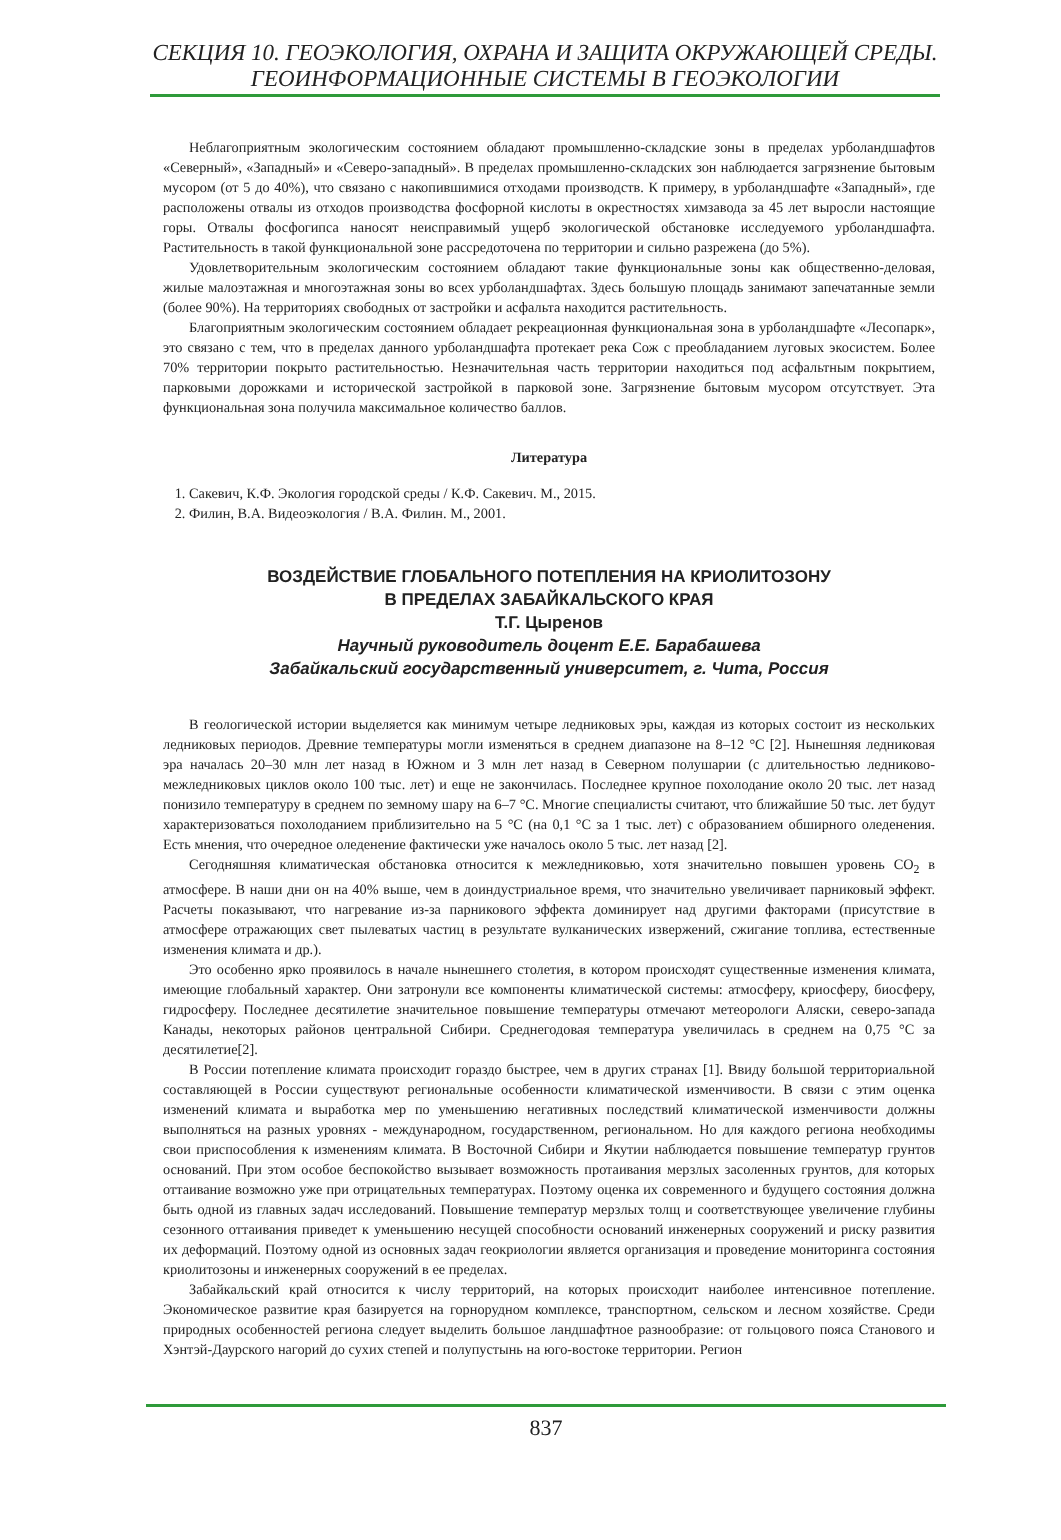СЕКЦИЯ 10. ГЕОЭКОЛОГИЯ, ОХРАНА И ЗАЩИТА ОКРУЖАЮЩЕЙ СРЕДЫ.
ГЕОИНФОРМАЦИОННЫЕ СИСТЕМЫ В ГЕОЭКОЛОГИИ
Неблагоприятным экологическим состоянием обладают промышленно-складские зоны в пределах урболандшафтов «Северный», «Западный» и «Северо-западный». В пределах промышленно-складских зон наблюдается загрязнение бытовым мусором (от 5 до 40%), что связано с накопившимися отходами производств. К примеру, в урболандшафте «Западный», где расположены отвалы из отходов производства фосфорной кислоты в окрестностях химзавода за 45 лет выросли настоящие горы. Отвалы фосфогипса наносят неисправимый ущерб экологической обстановке исследуемого урболандшафта. Растительность в такой функциональной зоне рассредоточена по территории и сильно разрежена (до 5%).
Удовлетворительным экологическим состоянием обладают такие функциональные зоны как общественно-деловая, жилые малоэтажная и многоэтажная зоны во всех урболандшафтах. Здесь большую площадь занимают запечатанные земли (более 90%). На территориях свободных от застройки и асфальта находится растительность.
Благоприятным экологическим состоянием обладает рекреационная функциональная зона в урболандшафте «Лесопарк», это связано с тем, что в пределах данного урболандшафта протекает река Сож с преобладанием луговых экосистем. Более 70% территории покрыто растительностью. Незначительная часть территории находиться под асфальтным покрытием, парковыми дорожками и исторической застройкой в парковой зоне. Загрязнение бытовым мусором отсутствует. Эта функциональная зона получила максимальное количество баллов.
Литература
1. Сакевич, К.Ф. Экология городской среды / К.Ф. Сакевич. М., 2015.
2. Филин, В.А. Видеоэкология / В.А. Филин. М., 2001.
ВОЗДЕЙСТВИЕ ГЛОБАЛЬНОГО ПОТЕПЛЕНИЯ НА КРИОЛИТОЗОНУ
В ПРЕДЕЛАХ ЗАБАЙКАЛЬСКОГО КРАЯ
Т.Г. Цыренов
Научный руководитель доцент Е.Е. Барабашева
Забайкальский государственный университет, г. Чита, Россия
В геологической истории выделяется как минимум четыре ледниковых эры, каждая из которых состоит из нескольких ледниковых периодов. Древние температуры могли изменяться в среднем диапазоне на 8–12 °C [2]. Нынешняя ледниковая эра началась 20–30 млн лет назад в Южном и 3 млн лет назад в Северном полушарии (с длительностью ледниково-межледниковых циклов около 100 тыс. лет) и еще не закончилась. Последнее крупное похолодание около 20 тыс. лет назад понизило температуру в среднем по земному шару на 6–7 °C. Многие специалисты считают, что ближайшие 50 тыс. лет будут характеризоваться похолоданием приблизительно на 5 °C (на 0,1 °C за 1 тыс. лет) с образованием обширного оледенения. Есть мнения, что очередное оледенение фактически уже началось около 5 тыс. лет назад [2].
Сегодняшняя климатическая обстановка относится к межледниковью, хотя значительно повышен уровень CO<sub>2</sub> в атмосфере. В наши дни он на 40% выше, чем в доиндустриальное время, что значительно увеличивает парниковый эффект. Расчеты показывают, что нагревание из-за парникового эффекта доминирует над другими факторами (присутствие в атмосфере отражающих свет пылеватых частиц в результате вулканических извержений, сжигание топлива, естественные изменения климата и др.).
Это особенно ярко проявилось в начале нынешнего столетия, в котором происходят существенные изменения климата, имеющие глобальный характер. Они затронули все компоненты климатической системы: атмосферу, криосферу, биосферу, гидросферу. Последнее десятилетие значительное повышение температуры отмечают метеорологи Аляски, северо-запада Канады, некоторых районов центральной Сибири. Среднегодовая температура увеличилась в среднем на 0,75 °C за десятилетие[2].
В России потепление климата происходит гораздо быстрее, чем в других странах [1]. Ввиду большой территориальной составляющей в России существуют региональные особенности климатической изменчивости. В связи с этим оценка изменений климата и выработка мер по уменьшению негативных последствий климатической изменчивости должны выполняться на разных уровнях - международном, государственном, региональном. Но для каждого региона необходимы свои приспособления к изменениям климата. В Восточной Сибири и Якутии наблюдается повышение температур грунтов оснований. При этом особое беспокойство вызывает возможность протаивания мерзлых засоленных грунтов, для которых оттаивание возможно уже при отрицательных температурах. Поэтому оценка их современного и будущего состояния должна быть одной из главных задач исследований. Повышение температур мерзлых толщ и соответствующее увеличение глубины сезонного оттаивания приведет к уменьшению несущей способности оснований инженерных сооружений и риску развития их деформаций. Поэтому одной из основных задач геокриологии является организация и проведение мониторинга состояния криолитозоны и инженерных сооружений в ее пределах.
Забайкальский край относится к числу территорий, на которых происходит наиболее интенсивное потепление. Экономическое развитие края базируется на горнорудном комплексе, транспортном, сельском и лесном хозяйстве. Среди природных особенностей региона следует выделить большое ландшафтное разнообразие: от гольцового пояса Станового и Хэнтэй-Даурского нагорий до сухих степей и полупустынь на юго-востоке территории. Регион
837